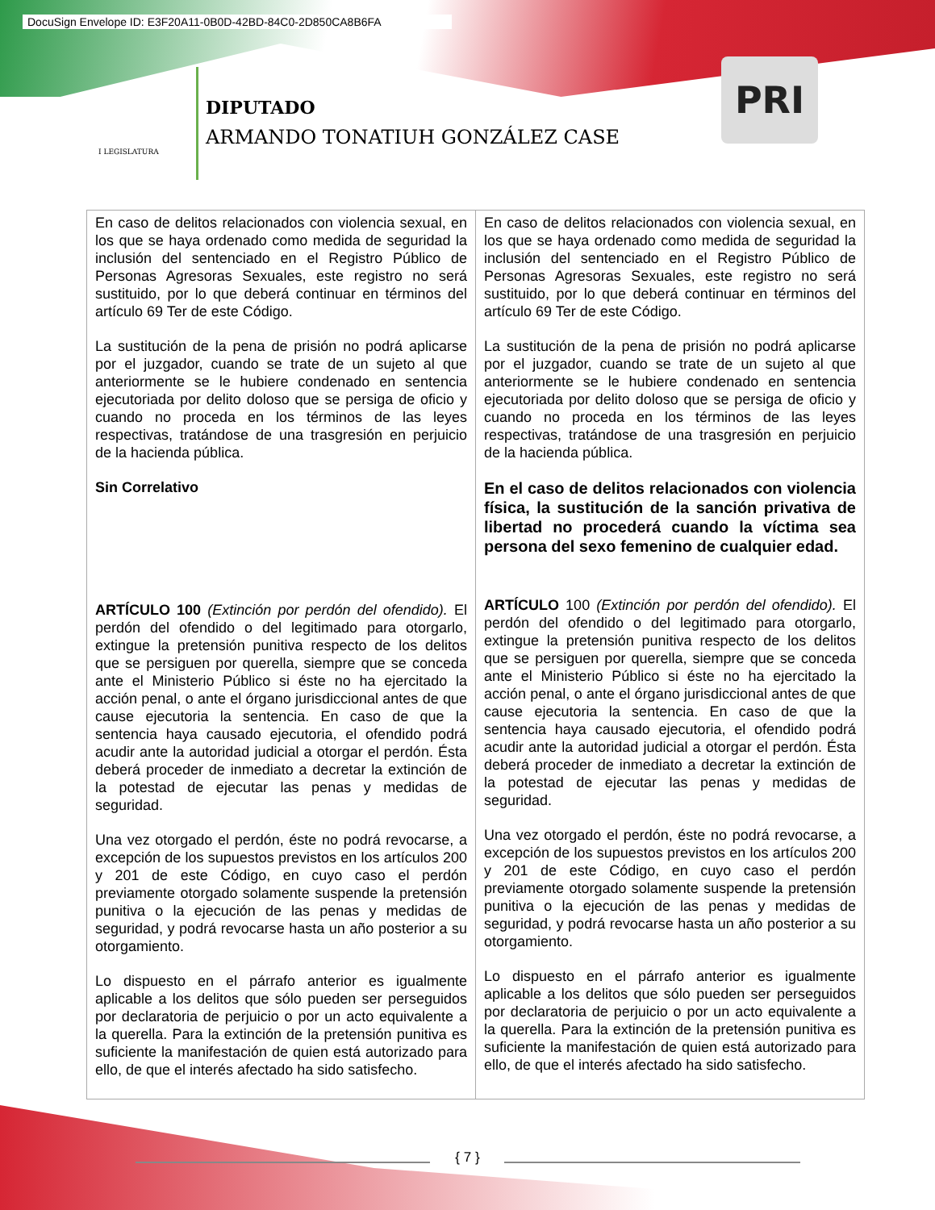DocuSign Envelope ID: E3F20A11-0B0D-42BD-84C0-2D850CA8B6FA
I LEGISLATURA
DIPUTADO
ARMANDO TONATIUH GONZÁLEZ CASE
PRI
| En caso de delitos relacionados con violencia sexual, en los que se haya ordenado como medida de seguridad la inclusión del sentenciado en el Registro Público de Personas Agresoras Sexuales, este registro no será sustituido, por lo que deberá continuar en términos del artículo 69 Ter de este Código. La sustitución de la pena de prisión no podrá aplicarse por el juzgador, cuando se trate de un sujeto al que anteriormente se le hubiere condenado en sentencia ejecutoriada por delito doloso que se persiga de oficio y cuando no proceda en los términos de las leyes respectivas, tratándose de una trasgresión en perjuicio de la hacienda pública. Sin Correlativo ARTÍCULO 100 (Extinción por perdón del ofendido). El perdón del ofendido o del legitimado para otorgarlo, extingue la pretensión punitiva respecto de los delitos que se persiguen por querella, siempre que se conceda ante el Ministerio Público si éste no ha ejercitado la acción penal, o ante el órgano jurisdiccional antes de que cause ejecutoria la sentencia. En caso de que la sentencia haya causado ejecutoria, el ofendido podrá acudir ante la autoridad judicial a otorgar el perdón. Ésta deberá proceder de inmediato a decretar la extinción de la potestad de ejecutar las penas y medidas de seguridad. Una vez otorgado el perdón, éste no podrá revocarse, a excepción de los supuestos previstos en los artículos 200 y 201 de este Código, en cuyo caso el perdón previamente otorgado solamente suspende la pretensión punitiva o la ejecución de las penas y medidas de seguridad, y podrá revocarse hasta un año posterior a su otorgamiento. Lo dispuesto en el párrafo anterior es igualmente aplicable a los delitos que sólo pueden ser perseguidos por declaratoria de perjuicio o por un acto equivalente a la querella. Para la extinción de la pretensión punitiva es suficiente la manifestación de quien está autorizado para ello, de que el interés afectado ha sido satisfecho. | En caso de delitos relacionados con violencia sexual, en los que se haya ordenado como medida de seguridad la inclusión del sentenciado en el Registro Público de Personas Agresoras Sexuales, este registro no será sustituido, por lo que deberá continuar en términos del artículo 69 Ter de este Código. La sustitución de la pena de prisión no podrá aplicarse por el juzgador, cuando se trate de un sujeto al que anteriormente se le hubiere condenado en sentencia ejecutoriada por delito doloso que se persiga de oficio y cuando no proceda en los términos de las leyes respectivas, tratándose de una trasgresión en perjuicio de la hacienda pública. En el caso de delitos relacionados con violencia física, la sustitución de la sanción privativa de libertad no procederá cuando la víctima sea persona del sexo femenino de cualquier edad. ARTÍCULO 100 (Extinción por perdón del ofendido). El perdón del ofendido o del legitimado para otorgarlo, extingue la pretensión punitiva respecto de los delitos que se persiguen por querella, siempre que se conceda ante el Ministerio Público si éste no ha ejercitado la acción penal, o ante el órgano jurisdiccional antes de que cause ejecutoria la sentencia. En caso de que la sentencia haya causado ejecutoria, el ofendido podrá acudir ante la autoridad judicial a otorgar el perdón. Ésta deberá proceder de inmediato a decretar la extinción de la potestad de ejecutar las penas y medidas de seguridad. Una vez otorgado el perdón, éste no podrá revocarse, a excepción de los supuestos previstos en los artículos 200 y 201 de este Código, en cuyo caso el perdón previamente otorgado solamente suspende la pretensión punitiva o la ejecución de las penas y medidas de seguridad, y podrá revocarse hasta un año posterior a su otorgamiento. Lo dispuesto en el párrafo anterior es igualmente aplicable a los delitos que sólo pueden ser perseguidos por declaratoria de perjuicio o por un acto equivalente a la querella. Para la extinción de la pretensión punitiva es suficiente la manifestación de quien está autorizado para ello, de que el interés afectado ha sido satisfecho. |
{ 7 }